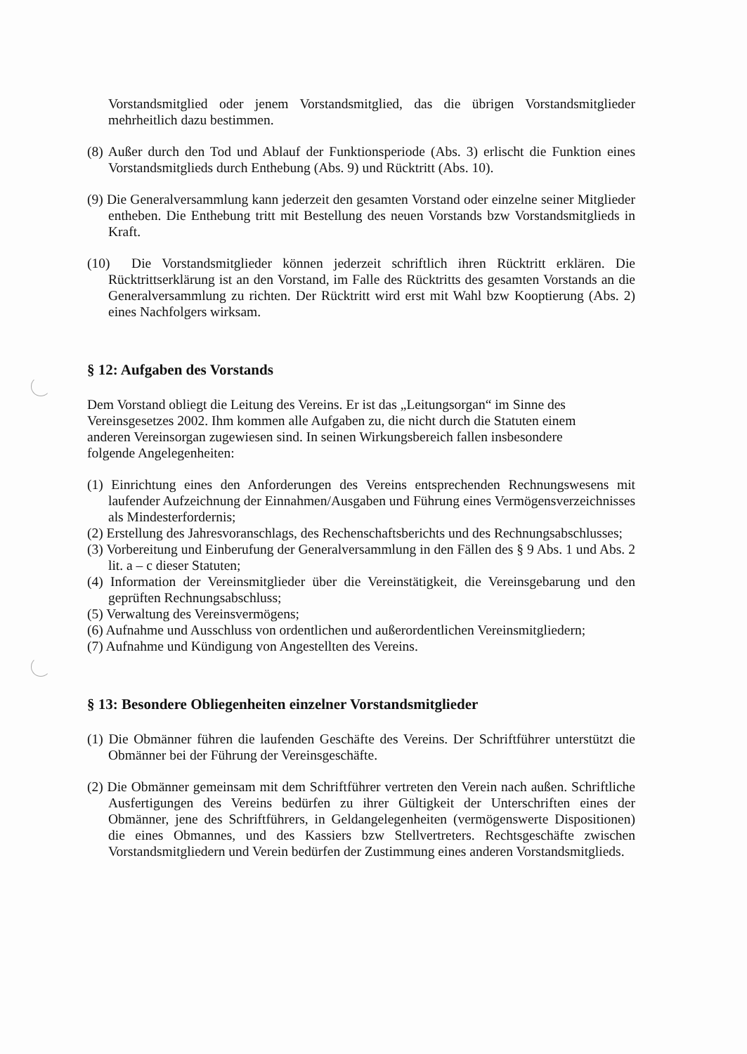Vorstandsmitglied oder jenem Vorstandsmitglied, das die übrigen Vorstandsmitglieder mehrheitlich dazu bestimmen.
(8) Außer durch den Tod und Ablauf der Funktionsperiode (Abs. 3) erlischt die Funktion eines Vorstandsmitglieds durch Enthebung (Abs. 9) und Rücktritt (Abs. 10).
(9) Die Generalversammlung kann jederzeit den gesamten Vorstand oder einzelne seiner Mitglieder entheben. Die Enthebung tritt mit Bestellung des neuen Vorstands bzw Vorstandsmitglieds in Kraft.
(10) Die Vorstandsmitglieder können jederzeit schriftlich ihren Rücktritt erklären. Die Rücktrittserklärung ist an den Vorstand, im Falle des Rücktritts des gesamten Vorstands an die Generalversammlung zu richten. Der Rücktritt wird erst mit Wahl bzw Kooptierung (Abs. 2) eines Nachfolgers wirksam.
§ 12: Aufgaben des Vorstands
Dem Vorstand obliegt die Leitung des Vereins. Er ist das „Leitungsorgan“ im Sinne des Vereinsgesetzes 2002. Ihm kommen alle Aufgaben zu, die nicht durch die Statuten einem anderen Vereinsorgan zugewiesen sind. In seinen Wirkungsbereich fallen insbesondere folgende Angelegenheiten:
(1) Einrichtung eines den Anforderungen des Vereins entsprechenden Rechnungswesens mit laufender Aufzeichnung der Einnahmen/Ausgaben und Führung eines Vermögensverzeichnisses als Mindesterfordernis;
(2) Erstellung des Jahresvoranschlags, des Rechenschaftsberichts und des Rechnungsabschlusses;
(3) Vorbereitung und Einberufung der Generalversammlung in den Fällen des § 9 Abs. 1 und Abs. 2 lit. a – c dieser Statuten;
(4) Information der Vereinsmitglieder über die Vereinstätigkeit, die Vereinsgebarung und den geprüften Rechnungsabschluss;
(5) Verwaltung des Vereinsvermögens;
(6) Aufnahme und Ausschluss von ordentlichen und außerordentlichen Vereinsmitgliedern;
(7) Aufnahme und Kündigung von Angestellten des Vereins.
§ 13: Besondere Obliegenheiten einzelner Vorstandsmitglieder
(1) Die Obmänner führen die laufenden Geschäfte des Vereins. Der Schriftführer unterstützt die Obmänner bei der Führung der Vereinsgeschäfte.
(2) Die Obmänner gemeinsam mit dem Schriftführer vertreten den Verein nach außen. Schriftliche Ausfertigungen des Vereins bedürfen zu ihrer Gültigkeit der Unterschriften eines der Obmänner, jene des Schriftführers, in Geldangelegenheiten (vermögenswerte Dispositionen) die eines Obmannes, und des Kassiers bzw Stellvertreters. Rechtsgeschäfte zwischen Vorstandsmitgliedern und Verein bedürfen der Zustimmung eines anderen Vorstandsmitglieds.